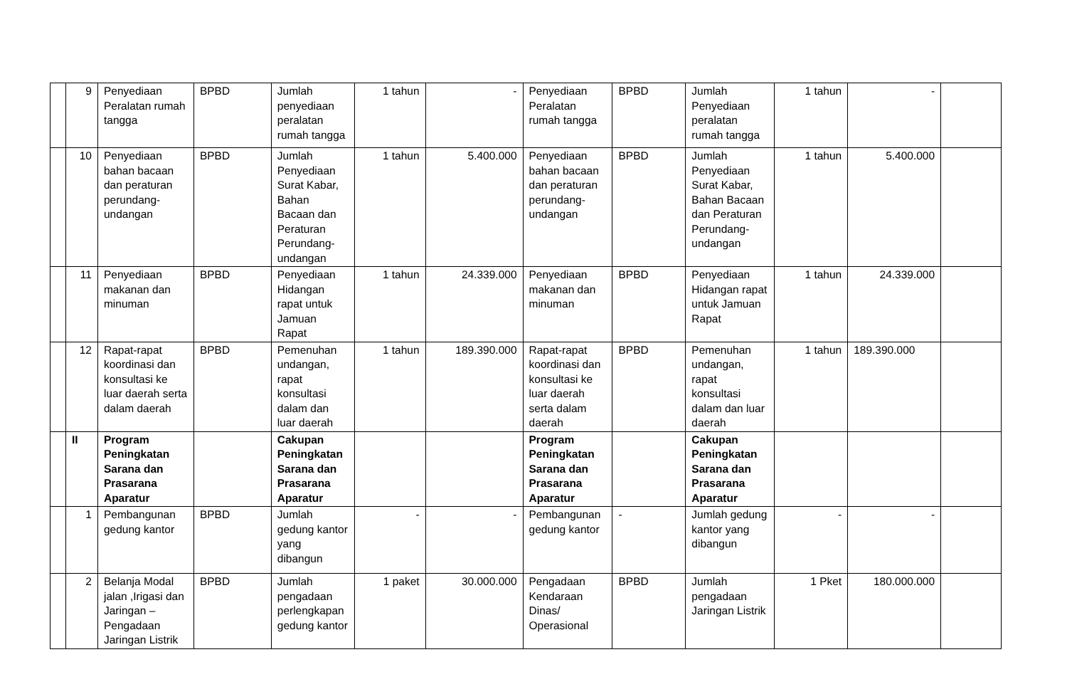| | 9 | Penyediaan Peralatan rumah tangga | BPBD | Jumlah penyediaan peralatan rumah tangga | 1 tahun | - | Penyediaan Peralatan rumah tangga | BPBD | Jumlah Penyediaan peralatan rumah tangga | 1 tahun | - | |
| | 10 | Penyediaan bahan bacaan dan peraturan perundang-undangan | BPBD | Jumlah Penyediaan Surat Kabar, Bahan Bacaan dan Peraturan Perundang-undangan | 1 tahun | 5.400.000 | Penyediaan bahan bacaan dan peraturan perundang-undangan | BPBD | Jumlah Penyediaan Surat Kabar, Bahan Bacaan dan Peraturan Perundang-undangan | 1 tahun | 5.400.000 | |
| | 11 | Penyediaan makanan dan minuman | BPBD | Penyediaan Hidangan rapat untuk Jamuan Rapat | 1 tahun | 24.339.000 | Penyediaan makanan dan minuman | BPBD | Penyediaan Hidangan rapat untuk Jamuan Rapat | 1 tahun | 24.339.000 | |
| | 12 | Rapat-rapat koordinasi dan konsultasi ke luar daerah serta dalam daerah | BPBD | Pemenuhan undangan, rapat konsultasi dalam dan luar daerah | 1 tahun | 189.390.000 | Rapat-rapat koordinasi dan konsultasi ke luar daerah serta dalam daerah | BPBD | Pemenuhan undangan, rapat konsultasi dalam dan luar daerah | 1 tahun | 189.390.000 | |
| | II | Program Peningkatan Sarana dan Prasarana Aparatur | | Cakupan Peningkatan Sarana dan Prasarana Aparatur | | | Program Peningkatan Sarana dan Prasarana Aparatur | | Cakupan Peningkatan Sarana dan Prasarana Aparatur | | | |
| | 1 | Pembangunan gedung kantor | BPBD | Jumlah gedung kantor yang dibangun | - | - | Pembangunan gedung kantor | - | Jumlah gedung kantor yang dibangun | - | - | |
| | 2 | Belanja Modal jalan ,Irigasi dan Jaringan – Pengadaan Jaringan Listrik | BPBD | Jumlah pengadaan perlengkapan gedung kantor | 1 paket | 30.000.000 | Pengadaan Kendaraan Dinas/ Operasional | BPBD | Jumlah pengadaan Jaringan Listrik | 1 Pket | 180.000.000 | |